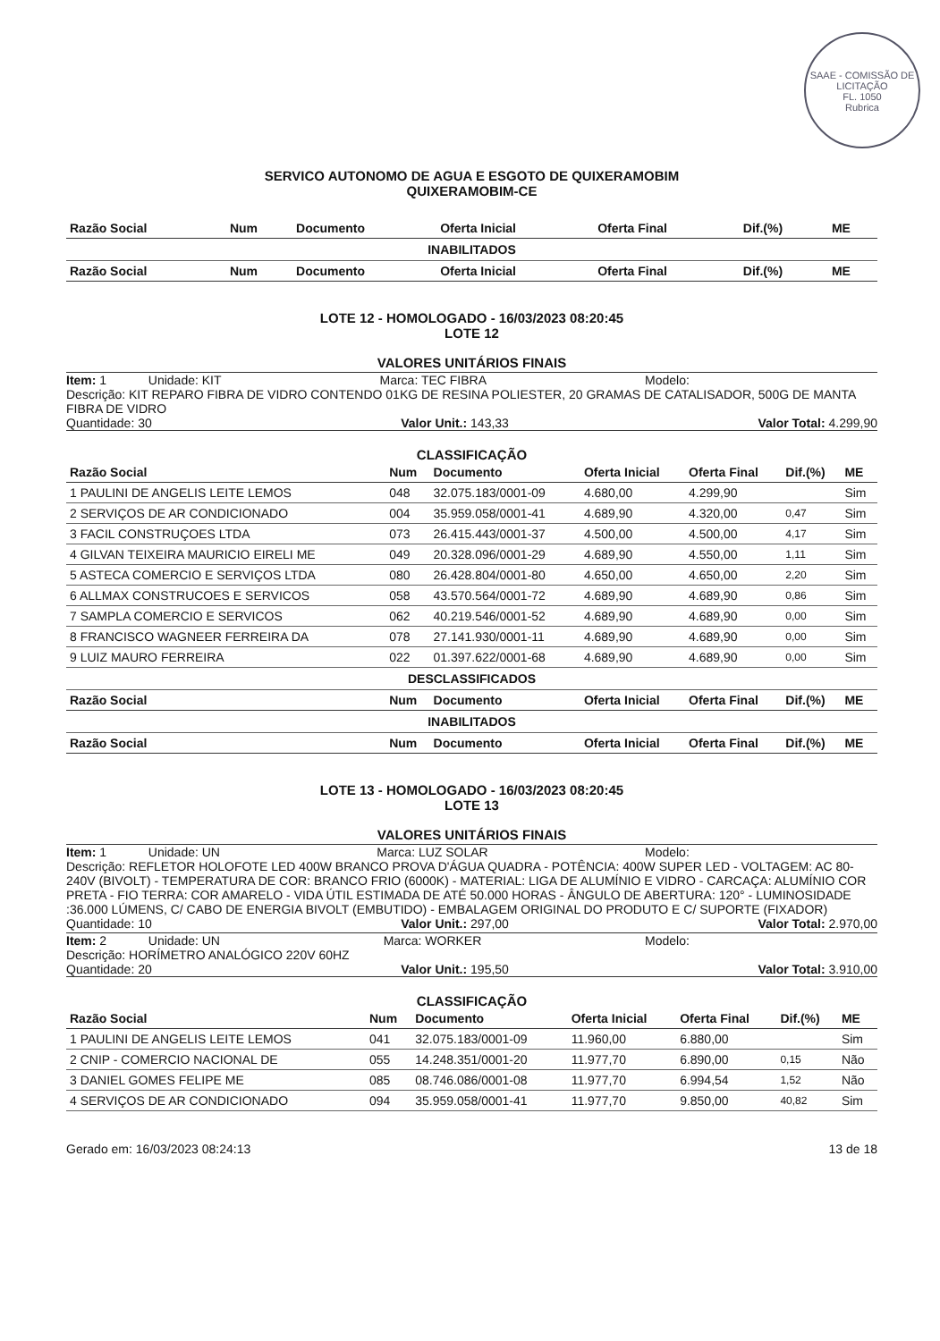SAAE - COMISSÃO DE LICITAÇÃO
FL. 1050
Rubrica
SERVICO AUTONOMO DE AGUA E ESGOTO DE QUIXERAMOBIM
QUIXERAMOBIM-CE
| Razão Social | Num | Documento | Oferta Inicial | Oferta Final | Dif.(%) | ME |
| --- | --- | --- | --- | --- | --- | --- |
| INABILITADOS | | | | | | |
| Razão Social | Num | Documento | Oferta Inicial | Oferta Final | Dif.(%) | ME |
LOTE 12 - HOMOLOGADO - 16/03/2023 08:20:45
LOTE 12
VALORES UNITÁRIOS FINAIS
Item: 1 Unidade: KIT Marca: TEC FIBRA Modelo:
Descrição: KIT REPARO FIBRA DE VIDRO CONTENDO 01KG DE RESINA POLIESTER, 20 GRAMAS DE CATALISADOR, 500G DE MANTA FIBRA DE VIDRO
Quantidade: 30 Valor Unit.: 143,33 Valor Total: 4.299,90
CLASSIFICAÇÃO
| Razão Social | Num | Documento | Oferta Inicial | Oferta Final | Dif.(%) | ME |
| --- | --- | --- | --- | --- | --- | --- |
| 1 PAULINI DE ANGELIS LEITE LEMOS | 048 | 32.075.183/0001-09 | 4.680,00 | 4.299,90 | | Sim |
| 2 SERVIÇOS DE AR CONDICIONADO | 004 | 35.959.058/0001-41 | 4.689,90 | 4.320,00 | 0,47 | Sim |
| 3 FACIL CONSTRUÇOES LTDA | 073 | 26.415.443/0001-37 | 4.500,00 | 4.500,00 | 4,17 | Sim |
| 4 GILVAN TEIXEIRA MAURICIO EIRELI ME | 049 | 20.328.096/0001-29 | 4.689,90 | 4.550,00 | 1,11 | Sim |
| 5 ASTECA COMERCIO E SERVIÇOS LTDA | 080 | 26.428.804/0001-80 | 4.650,00 | 4.650,00 | 2,20 | Sim |
| 6 ALLMAX CONSTRUCOES E SERVICOS | 058 | 43.570.564/0001-72 | 4.689,90 | 4.689,90 | 0,86 | Sim |
| 7 SAMPLA COMERCIO E SERVICOS | 062 | 40.219.546/0001-52 | 4.689,90 | 4.689,90 | 0,00 | Sim |
| 8 FRANCISCO WAGNEER FERREIRA DA | 078 | 27.141.930/0001-11 | 4.689,90 | 4.689,90 | 0,00 | Sim |
| 9 LUIZ MAURO FERREIRA | 022 | 01.397.622/0001-68 | 4.689,90 | 4.689,90 | 0,00 | Sim |
| DESCLASSIFICADOS | | | | | | |
| Razão Social | Num | Documento | Oferta Inicial | Oferta Final | Dif.(%) | ME |
| INABILITADOS | | | | | | |
| Razão Social | Num | Documento | Oferta Inicial | Oferta Final | Dif.(%) | ME |
LOTE 13 - HOMOLOGADO - 16/03/2023 08:20:45
LOTE 13
VALORES UNITÁRIOS FINAIS
Item: 1 Unidade: UN Marca: LUZ SOLAR Modelo:
Descrição: REFLETOR HOLOFOTE LED 400W BRANCO PROVA D'ÁGUA QUADRA - POTÊNCIA: 400W SUPER LED - VOLTAGEM: AC 80-240V (BIVOLT) - TEMPERATURA DE COR: BRANCO FRIO (6000K) - MATERIAL: LIGA DE ALUMÍNIO E VIDRO - CARCAÇA: ALUMÍNIO COR PRETA - FIO TERRA: COR AMARELO - VIDA ÚTIL ESTIMADA DE ATÉ 50.000 HORAS - ÂNGULO DE ABERTURA: 120° - LUMINOSIDADE :36.000 LÚMENS, C/ CABO DE ENERGIA BIVOLT (EMBUTIDO) - EMBALAGEM ORIGINAL DO PRODUTO E C/ SUPORTE (FIXADOR)
Quantidade: 10 Valor Unit.: 297,00 Valor Total: 2.970,00
Item: 2 Unidade: UN Marca: WORKER Modelo:
Descrição: HORÍMETRO ANALÓGICO 220V 60HZ
Quantidade: 20 Valor Unit.: 195,50 Valor Total: 3.910,00
CLASSIFICAÇÃO
| Razão Social | Num | Documento | Oferta Inicial | Oferta Final | Dif.(%) | ME |
| --- | --- | --- | --- | --- | --- | --- |
| 1 PAULINI DE ANGELIS LEITE LEMOS | 041 | 32.075.183/0001-09 | 11.960,00 | 6.880,00 | | Sim |
| 2 CNIP - COMERCIO NACIONAL DE | 055 | 14.248.351/0001-20 | 11.977,70 | 6.890,00 | 0,15 | Não |
| 3 DANIEL GOMES FELIPE ME | 085 | 08.746.086/0001-08 | 11.977,70 | 6.994,54 | 1,52 | Não |
| 4 SERVIÇOS DE AR CONDICIONADO | 094 | 35.959.058/0001-41 | 11.977,70 | 9.850,00 | 40,82 | Sim |
Gerado em: 16/03/2023 08:24:13 13 de 18